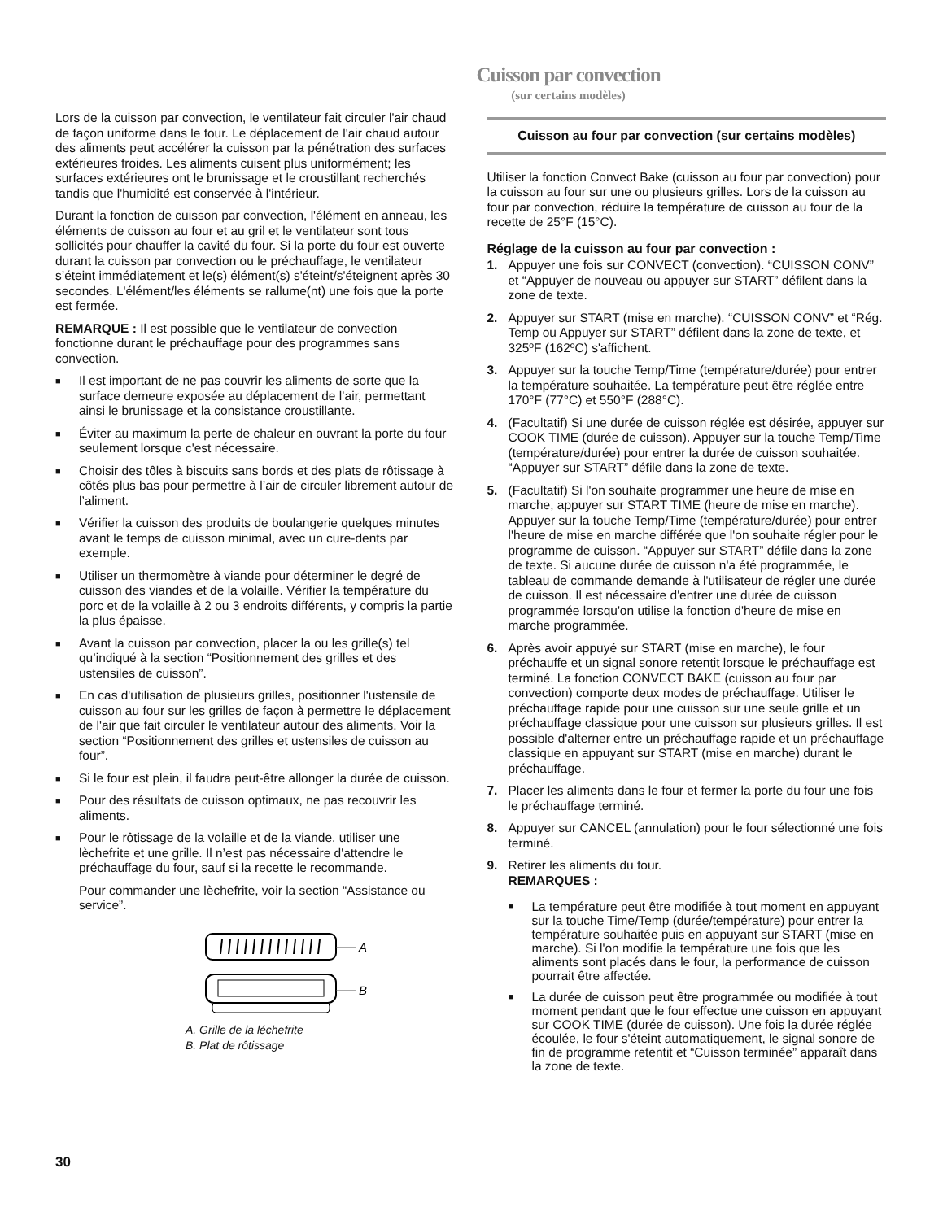Cuisson par convection
(sur certains modèles)
Lors de la cuisson par convection, le ventilateur fait circuler l'air chaud de façon uniforme dans le four. Le déplacement de l'air chaud autour des aliments peut accélérer la cuisson par la pénétration des surfaces extérieures froides. Les aliments cuisent plus uniformément; les surfaces extérieures ont le brunissage et le croustillant recherchés tandis que l'humidité est conservée à l'intérieur.
Durant la fonction de cuisson par convection, l'élément en anneau, les éléments de cuisson au four et au gril et le ventilateur sont tous sollicités pour chauffer la cavité du four. Si la porte du four est ouverte durant la cuisson par convection ou le préchauffage, le ventilateur s’éteint immédiatement et le(s) élément(s) s'éteint/s'éteignent après 30 secondes. L'élément/les éléments se rallume(nt) une fois que la porte est fermée.
REMARQUE : Il est possible que le ventilateur de convection fonctionne durant le préchauffage pour des programmes sans convection.
■ Il est important de ne pas couvrir les aliments de sorte que la surface demeure exposée au déplacement de l’air, permettant ainsi le brunissage et la consistance croustillante.
■ Éviter au maximum la perte de chaleur en ouvrant la porte du four seulement lorsque c'est nécessaire.
■ Choisir des tôles à biscuits sans bords et des plats de rôtissage à côtés plus bas pour permettre à l’air de circuler librement autour de l’aliment.
■ Vérifier la cuisson des produits de boulangerie quelques minutes avant le temps de cuisson minimal, avec un cure-dents par exemple.
■ Utiliser un thermomètre à viande pour déterminer le degré de cuisson des viandes et de la volaille. Vérifier la température du porc et de la volaille à 2 ou 3 endroits différents, y compris la partie la plus épaisse.
■ Avant la cuisson par convection, placer la ou les grille(s) tel qu’indiqué à la section “Positionnement des grilles et des ustensiles de cuisson”.
■ En cas d'utilisation de plusieurs grilles, positionner l'ustensile de cuisson au four sur les grilles de façon à permettre le déplacement de l'air que fait circuler le ventilateur autour des aliments. Voir la section “Positionnement des grilles et ustensiles de cuisson au four”.
■ Si le four est plein, il faudra peut-être allonger la durée de cuisson.
■ Pour des résultats de cuisson optimaux, ne pas recouvrir les aliments.
■ Pour le rôtissage de la volaille et de la viande, utiliser une lèchefrite et une grille. Il n’est pas nécessaire d'attendre le préchauffage du four, sauf si la recette le recommande.
Pour commander une lèchefrite, voir la section “Assistance ou service”.
A
B
A. Grille de la léchefrite
B. Plat de rôtissage
Cuisson au four par convection (sur certains modèles)
Utiliser la fonction Convect Bake (cuisson au four par convection) pour la cuisson au four sur une ou plusieurs grilles. Lors de la cuisson au four par convection, réduire la température de cuisson au four de la recette de 25°F (15°C).
Réglage de la cuisson au four par convection :
1. Appuyer une fois sur CONVECT (convection). “CUISSON CONV” et “Appuyer de nouveau ou appuyer sur START” défilent dans la zone de texte.
2. Appuyer sur START (mise en marche). “CUISSON CONV” et “Rég. Temp ou Appuyer sur START” défilent dans la zone de texte, et 325ºF (162ºC) s'affichent.
3. Appuyer sur la touche Temp/Time (température/durée) pour entrer la température souhaitée. La température peut être réglée entre 170°F (77°C) et 550°F (288°C).
4. (Facultatif) Si une durée de cuisson réglée est désirée, appuyer sur COOK TIME (durée de cuisson). Appuyer sur la touche Temp/Time (température/durée) pour entrer la durée de cuisson souhaitée. “Appuyer sur START” défile dans la zone de texte.
5. (Facultatif) Si l'on souhaite programmer une heure de mise en marche, appuyer sur START TIME (heure de mise en marche). Appuyer sur la touche Temp/Time (température/durée) pour entrer l'heure de mise en marche différée que l'on souhaite régler pour le programme de cuisson. “Appuyer sur START” défile dans la zone de texte. Si aucune durée de cuisson n'a été programmée, le tableau de commande demande à l'utilisateur de régler une durée de cuisson. Il est nécessaire d'entrer une durée de cuisson programmée lorsqu'on utilise la fonction d'heure de mise en marche programmée.
6. Après avoir appuyé sur START (mise en marche), le four préchauffe et un signal sonore retentit lorsque le préchauffage est terminé. La fonction CONVECT BAKE (cuisson au four par convection) comporte deux modes de préchauffage. Utiliser le préchauffage rapide pour une cuisson sur une seule grille et un préchauffage classique pour une cuisson sur plusieurs grilles. Il est possible d'alterner entre un préchauffage rapide et un préchauffage classique en appuyant sur START (mise en marche) durant le préchauffage.
7. Placer les aliments dans le four et fermer la porte du four une fois le préchauffage terminé.
8. Appuyer sur CANCEL (annulation) pour le four sélectionné une fois terminé.
9. Retirer les aliments du four.
REMARQUES :
■ La température peut être modifiée à tout moment en appuyant sur la touche Time/Temp (durée/température) pour entrer la température souhaitée puis en appuyant sur START (mise en marche). Si l'on modifie la température une fois que les aliments sont placés dans le four, la performance de cuisson pourrait être affectée.
■ La durée de cuisson peut être programmée ou modifiée à tout moment pendant que le four effectue une cuisson en appuyant sur COOK TIME (durée de cuisson). Une fois la durée réglée écoulée, le four s'éteint automatiquement, le signal sonore de fin de programme retentit et “Cuisson terminée” apparaît dans la zone de texte.
30